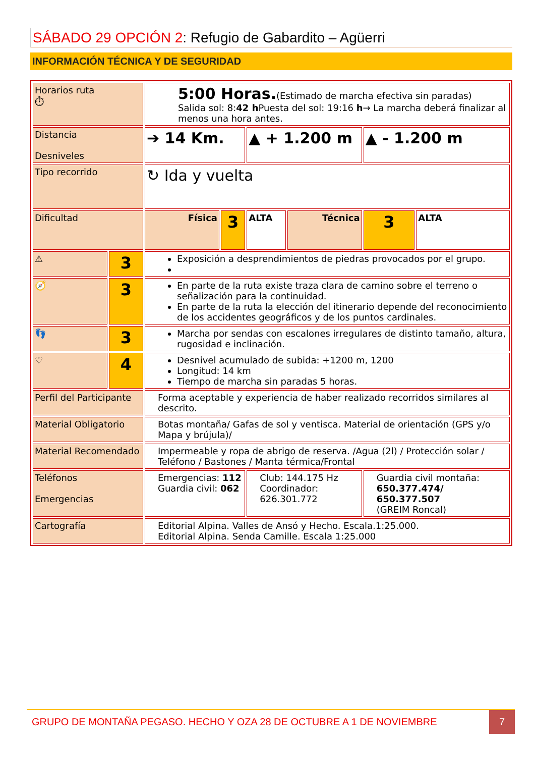SÁBADO 29 OPCIÓN 2: Refugio de Gabardito – Agüerri
INFORMACIÓN TÉCNICA Y DE SEGURIDAD
| Horarios ruta ⏱ | | 5:00 Horas. (Estimado de marcha efectiva sin paradas) Salida sol: 8: 42 h Puesta del sol: 19:16 h → La marcha deberá finalizar al menos una hora antes. | | | | | |
| Distancia Desniveles | | ➔ 14 Km. | | ▲ + 1.200 m | | ▲ - 1.200 m | |
| Tipo recorrido | | ↻ Ida y vuelta | | | | | |
| Dificultad | | Física | 3 | ALTA | Técnica | 3 | ALTA |
| ⚠ | 3 | Exposición a desprendimientos de piedras provocados por el grupo. | | | | | |
| 🧭 | 3 | En parte de la ruta existe traza clara de camino sobre el terreno o señalización para la continuidad. En parte de la ruta la elección del itinerario depende del reconocimiento de los accidentes geográficos y de los puntos cardinales. | | | | | |
| 👣 | 3 | Marcha por sendas con escalones irregulares de distinto tamaño, altura, rugosidad e inclinación. | | | | | |
| ♡ | 4 | Desnivel acumulado de subida: +1200 m, 1200 Longitud: 14 km Tiempo de marcha sin paradas 5 horas. | | | | | |
| Perfil del Participante | | Forma aceptable y experiencia de haber realizado recorridos similares al descrito. | | | | | |
| Material Obligatorio | | Botas montaña/ Gafas de sol y ventisca. Material de orientación (GPS y/o Mapa y brújula)/ | | | | | |
| Material Recomendado | | Impermeable y ropa de abrigo de reserva. /Agua (2l) / Protección solar / Teléfono / Bastones / Manta térmica/Frontal | | | | | |
| Teléfonos Emergencias | | Emergencias: 112 Guardia civil: 062 | | Club: 144.175 Hz Coordinador: 626.301.772 | | Guardia civil montaña: 650.377.474/ 650.377.507 (GREIM Roncal) | |
| Cartografía | | Editorial Alpina. Valles de Ansó y Hecho. Escala.1:25.000. Editorial Alpina. Senda Camille. Escala 1:25.000 | | | | | |
GRUPO DE MONTAÑA PEGASO. HECHO Y OZA 28 DE OCTUBRE A 1 DE NOVIEMBRE 7